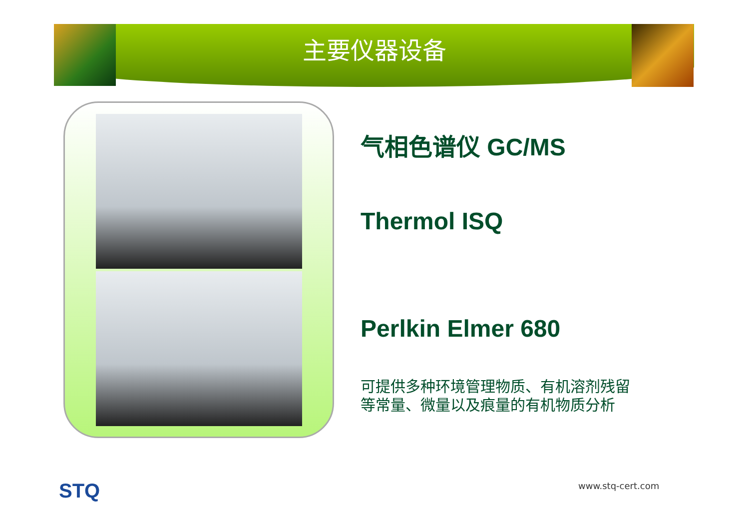主要仪器设备
气相色谱仪 GC/MS
Thermol ISQ
Perlkin Elmer 680
可提供多种环境管理物质、有机溶剂残留
等常量、微量以及痕量的有机物质分析
STQ www.stq-cert.com